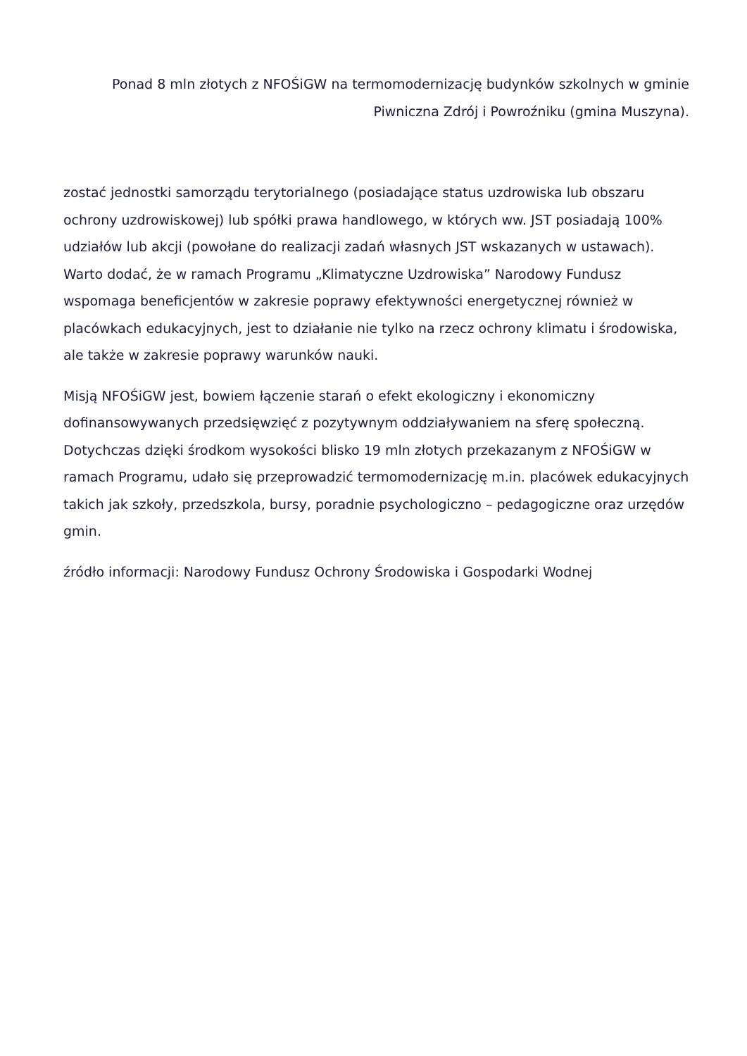Ponad 8 mln złotych z NFOŚiGW na termomodernizację budynków szkolnych w gminie Piwniczna Zdrój i Powroźniku (gmina Muszyna).
zostać jednostki samorządu terytorialnego (posiadające status uzdrowiska lub obszaru ochrony uzdrowiskowej) lub spółki prawa handlowego, w których ww. JST posiadają 100% udziałów lub akcji (powołane do realizacji zadań własnych JST wskazanych w ustawach). Warto dodać, że w ramach Programu „Klimatyczne Uzdrowiska” Narodowy Fundusz wspomaga beneficjentów w zakresie poprawy efektywności energetycznej również w placówkach edukacyjnych, jest to działanie nie tylko na rzecz ochrony klimatu i środowiska, ale także w zakresie poprawy warunków nauki.
Misją NFOŚiGW jest, bowiem łączenie starań o efekt ekologiczny i ekonomiczny dofinansowywanych przedsięwzięć z pozytywnym oddziaływaniem na sferę społeczną. Dotychczas dzięki środkom wysokości blisko 19 mln złotych przekazanym z NFOŚiGW w ramach Programu, udało się przeprowadzić termomodernizację m.in. placówek edukacyjnych takich jak szkoły, przedszkola, bursy, poradnie psychologiczno – pedagogiczne oraz urzędów gmin.
źródło informacji: Narodowy Fundusz Ochrony Środowiska i Gospodarki Wodnej